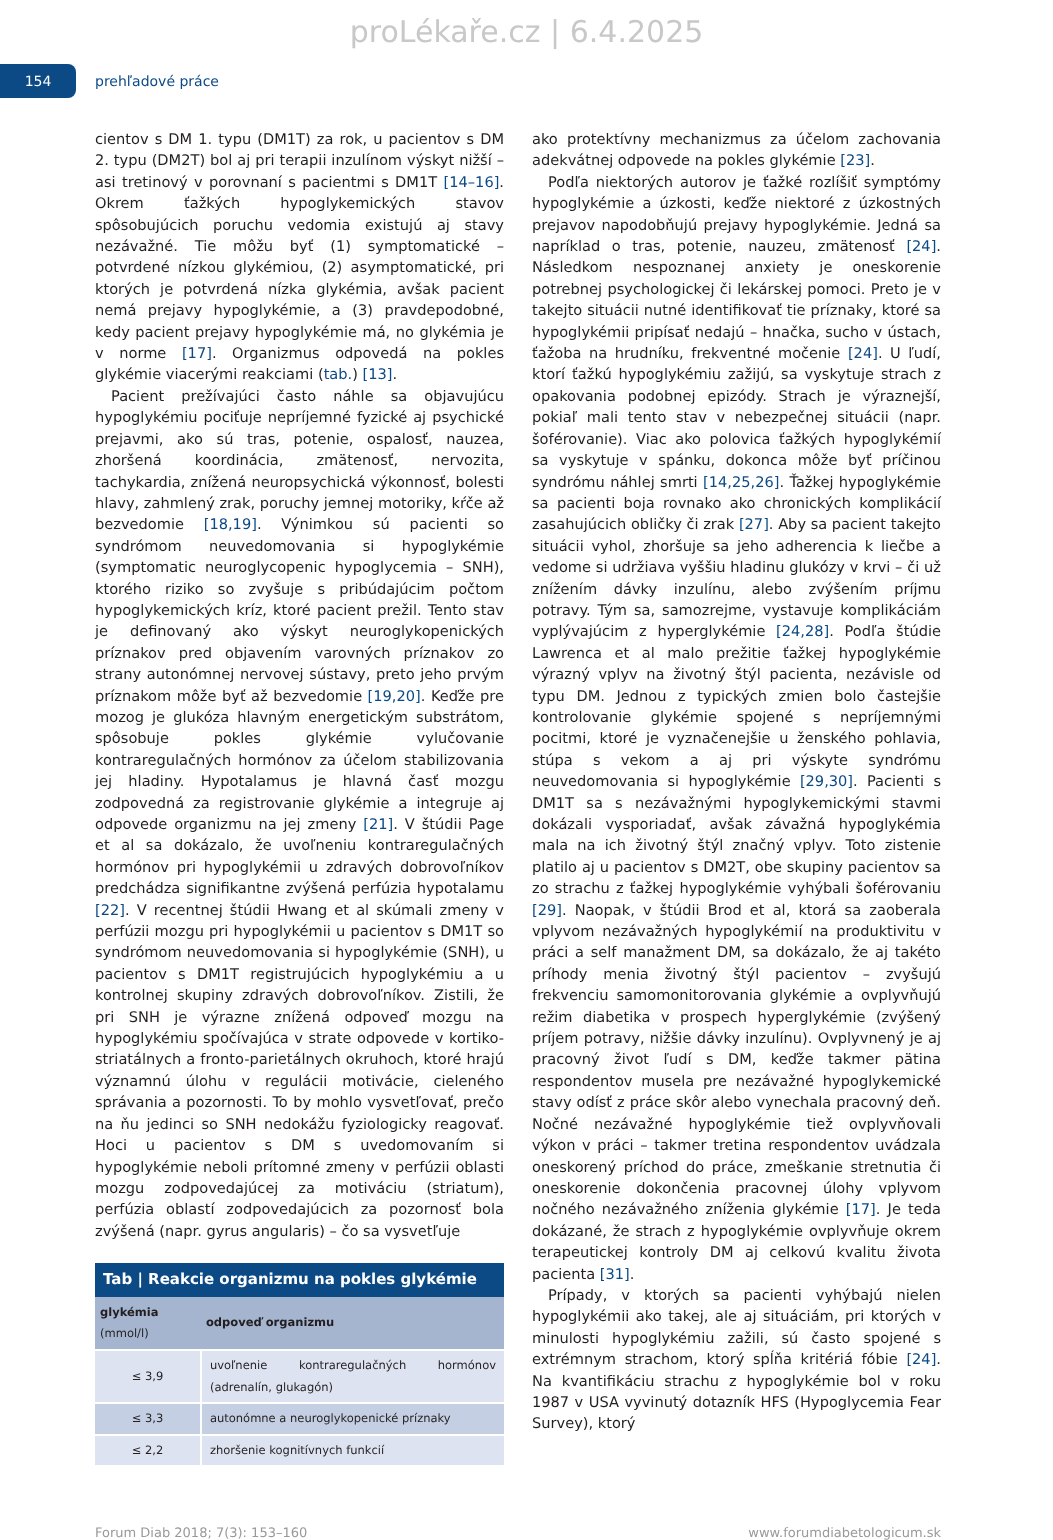proLékaře.cz | 6.4.2025
154
prehľadové práce
cientov s DM 1. typu (DM1T) za rok, u pacientov s DM 2. typu (DM2T) bol aj pri terapii inzulínom výskyt nižší – asi tretinový v porovnaní s pacientmi s DM1T [14–16]. Okrem ťažkých hypoglykemických stavov spôsobujúcich poruchu vedomia existujú aj stavy nezávažné. Tie môžu byť (1) symptomatické – potvrdené nízkou glykémiou, (2) asymptomatické, pri ktorých je potvrdená nízka glykémia, avšak pacient nemá prejavy hypoglykémie, a (3) pravdepodobné, kedy pacient prejavy hypoglykémie má, no glykémia je v norme [17]. Organizmus odpovedá na pokles glykémie viacerými reakciami (tab.) [13].
Pacient prežívajúci často náhle sa objavujúcu hypoglykémiu pociťuje nepríjemné fyzické aj psychické prejavmi, ako sú tras, potenie, ospalosť, nauzea, zhoršená koordinácia, zmätenosť, nervozita, tachykardia, znížená neuropsychická výkonnosť, bolesti hlavy, zahmlený zrak, poruchy jemnej motoriky, kŕče až bezvedomie [18,19]. Výnimkou sú pacienti so syndrómom neuvedomovania si hypoglykémie (symptomatic neuroglycopenic hypoglycemia – SNH), ktorého riziko so zvyšuje s pribúdajúcim počtom hypoglykemických kríz, ktoré pacient prežil. Tento stav je definovaný ako výskyt neuroglykopenických príznakov pred objavením varovných príznakov zo strany autonómnej nervovej sústavy, preto jeho prvým príznakom môže byť až bezvedomie [19,20]. Keďže pre mozog je glukóza hlavným energetickým substrátom, spôsobuje pokles glykémie vylučovanie kontraregulačných hormónov za účelom stabilizovania jej hladiny. Hypotalamus je hlavná časť mozgu zodpovedná za registrovanie glykémie a integruje aj odpovede organizmu na jej zmeny [21]. V štúdii Page et al sa dokázalo, že uvoľneniu kontraregulačných hormónov pri hypoglykémii u zdravých dobrovoľníkov predchádza signifikantne zvýšená perfúzia hypotalamu [22]. V recentnej štúdii Hwang et al skúmali zmeny v perfúzii mozgu pri hypoglykémii u pacientov s DM1T so syndrómom neuvedomovania si hypoglykémie (SNH), u pacientov s DM1T registrujúcich hypoglykémiu a u kontrolnej skupiny zdravých dobrovoľníkov. Zistili, že pri SNH je výrazne znížená odpoveď mozgu na hypoglykémiu spočívajúca v strate odpovede v kortiko-striatálnych a fronto-parietálnych okruhoch, ktoré hrajú významnú úlohu v regulácii motivácie, cieleného správania a pozornosti. To by mohlo vysvetľovať, prečo na ňu jedinci so SNH nedokážu fyziologicky reagovať. Hoci u pacientov s DM s uvedomovaním si hypoglykémie neboli prítomné zmeny v perfúzii oblasti mozgu zodpovedajúcej za motiváciu (striatum), perfúzia oblastí zodpovedajúcich za pozornosť bola zvýšená (napr. gyrus angularis) – čo sa vysvetľuje
| Tab / Reakcie organizmu na pokles glykémie | |
| --- | --- |
| glykémia (mmol/l) | odpoveď organizmu |
| ≤ 3,9 | uvoľnenie kontraregulačných hormónov (adrenalín, glukagón) |
| ≤ 3,3 | autonómne a neuroglykopenické príznaky |
| ≤ 2,2 | zhoršenie kognitívnych funkcií |
ako protektívny mechanizmus za účelom zachovania adekvátnej odpovede na pokles glykémie [23].
Podľa niektorých autorov je ťažké rozlíšiť symptómy hypoglykémie a úzkosti, keďže niektoré z úzkostných prejavov napodobňujú prejavy hypoglykémie. Jedná sa napríklad o tras, potenie, nauzeu, zmätenosť [24]. Následkom nespoznanej anxiety je oneskorenie potrebnej psychologickej či lekárskej pomoci. Preto je v takejto situácii nutné identifikovať tie príznaky, ktoré sa hypoglykémii pripísať nedajú – hnačka, sucho v ústach, ťažoba na hrudníku, frekventné močenie [24]. U ľudí, ktorí ťažkú hypoglykémiu zažijú, sa vyskytuje strach z opakovania podobnej epizódy. Strach je výraznejší, pokiaľ mali tento stav v nebezpečnej situácii (napr. šoférovanie). Viac ako polovica ťažkých hypoglykémií sa vyskytuje v spánku, dokonca môže byť príčinou syndrómu náhlej smrti [14,25,26]. Ťažkej hypoglykémie sa pacienti boja rovnako ako chronických komplikácií zasahujúcich obličky či zrak [27]. Aby sa pacient takejto situácii vyhol, zhoršuje sa jeho adherencia k liečbe a vedome si udržiava vyššiu hladinu glukózy v krvi – či už znížením dávky inzulínu, alebo zvýšením príjmu potravy. Tým sa, samozrejme, vystavuje komplikáciám vyplývajúcim z hyperglykémie [24,28]. Podľa štúdie Lawrenca et al malo prežitie ťažkej hypoglykémie výrazný vplyv na životný štýl pacienta, nezávisle od typu DM. Jednou z typických zmien bolo častejšie kontrolovanie glykémie spojené s nepríjemnými pocitmi, ktoré je vyznačenejšie u ženského pohlavia, stúpa s vekom a aj pri výskyte syndrómu neuvedomovania si hypoglykémie [29,30]. Pacienti s DM1T sa s nezávažnými hypoglykemickými stavmi dokázali vysporiadať, avšak závažná hypoglykémia mala na ich životný štýl značný vplyv. Toto zistenie platilo aj u pacientov s DM2T, obe skupiny pacientov sa zo strachu z ťažkej hypoglykémie vyhýbali šoférovaniu [29]. Naopak, v štúdii Brod et al, ktorá sa zaoberala vplyvom nezávažných hypoglykémií na produktivitu v práci a self manažment DM, sa dokázalo, že aj takéto príhody menia životný štýl pacientov – zvyšujú frekvenciu samomonitorovania glykémie a ovplyvňujú režim diabetika v prospech hyperglykémie (zvýšený príjem potravy, nižšie dávky inzulínu). Ovplyvnený je aj pracovný život ľudí s DM, keďže takmer pätina respondentov musela pre nezávažné hypoglykemické stavy odísť z práce skôr alebo vynechala pracovný deň. Nočné nezávažné hypoglykémie tiež ovplyvňovali výkon v práci – takmer tretina respondentov uvádzala oneskorený príchod do práce, zmeškanie stretnutia či oneskorenie dokončenia pracovnej úlohy vplyvom nočného nezávažného zníženia glykémie [17]. Je teda dokázané, že strach z hypoglykémie ovplyvňuje okrem terapeutickej kontroly DM aj celkovú kvalitu života pacienta [31].
Prípady, v ktorých sa pacienti vyhýbajú nielen hypoglykémii ako takej, ale aj situáciám, pri ktorých v minulosti hypoglykémiu zažili, sú často spojené s extrémnym strachom, ktorý spĺňa kritériá fóbie [24]. Na kvantifikáciu strachu z hypoglykémie bol v roku 1987 v USA vyvinutý dotazník HFS (Hypoglycemia Fear Survey), ktorý
Forum Diab 2018; 7(3): 153–160 www.forumdiabetologicum.sk